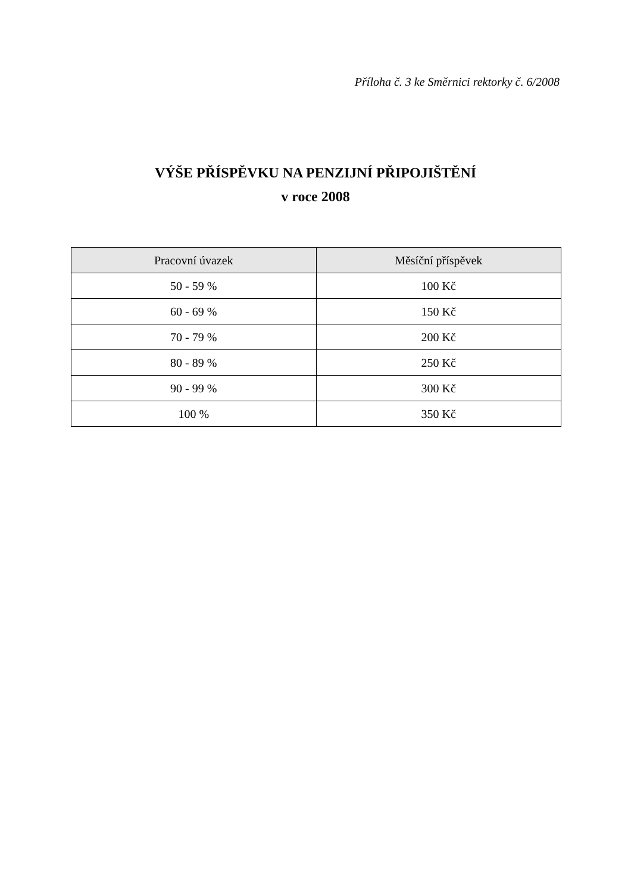Příloha č. 3 ke Směrnici rektorky č. 6/2008
VÝŠE PŘÍSPĚVKU NA PENZIJNÍ PŘIPOJIŠTĚNÍ
v roce 2008
| Pracovní úvazek | Měsíční příspěvek |
| --- | --- |
| 50 - 59 % | 100 Kč |
| 60 - 69 % | 150 Kč |
| 70 - 79 % | 200 Kč |
| 80 - 89 % | 250 Kč |
| 90 - 99 % | 300 Kč |
| 100 % | 350 Kč |